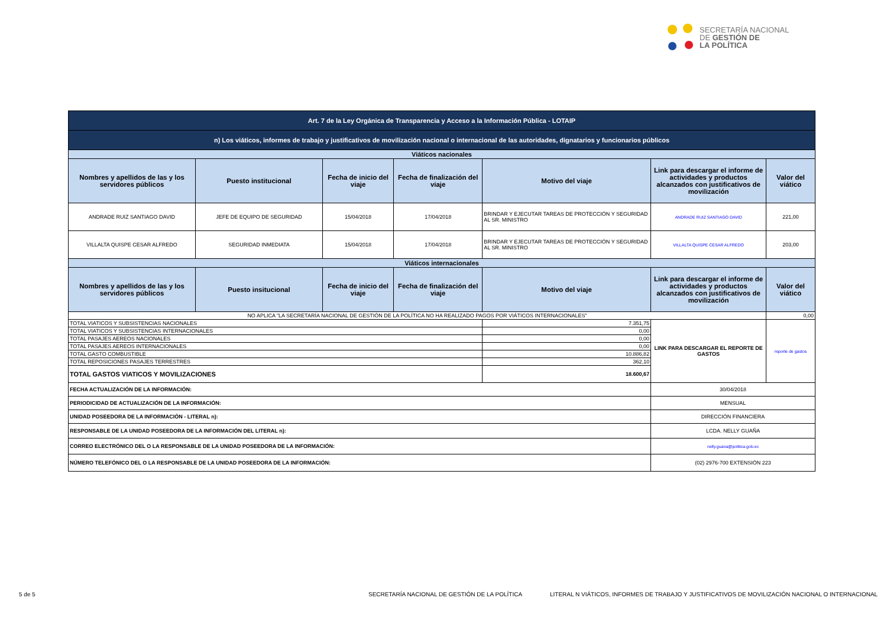SECRETARÍA NACIONAL
DE GESTIÓN DE
LA POLÍTICA
| Art. 7 de la Ley Orgánica de Transparencia y Acceso a la Información Pública - LOTAIP | | | | | | |
| n) Los viáticos, informes de trabajo y justificativos de movilización nacional o internacional de las autoridades, dignatarios y funcionarios públicos | | | | | | |
| Viáticos nacionales | | | | | | |
| Nombres y apellidos de las y los servidores públicos | Puesto institucional | Fecha de inicio del viaje | Fecha de finalización del viaje | Motivo del viaje | Link para descargar el informe de actividades y productos alcanzados con justificativos de movilización | Valor del viático |
| ANDRADE RUIZ SANTIAGO DAVID | JEFE DE EQUIPO DE SEGURIDAD | 15/04/2018 | 17/04/2018 | BRINDAR Y EJECUTAR TAREAS DE PROTECCIÓN Y SEGURIDAD AL SR. MINISTRO | ANDRADE RUIZ SANTIAGO DAVID | 221,00 |
| VILLALTA QUISPE CESAR ALFREDO | SEGURIDAD INMEDIATA | 15/04/2018 | 17/04/2018 | BRINDAR Y EJECUTAR TAREAS DE PROTECCIÓN Y SEGURIDAD AL SR. MINISTRO | VILLALTA QUISPE CESAR ALFREDO | 203,00 |
| Viáticos internacionales | | | | | | |
| Nombres y apellidos de las y los servidores públicos | Puesto insitucional | Fecha de inicio del viaje | Fecha de finalización del viaje | Motivo del viaje | Link para descargar el informe de actividades y productos alcanzados con justificativos de movilización | Valor del viático |
| NO APLICA "LA SECRETARÍA NACIONAL DE GESTIÓN DE LA POLÍTICA NO HA REALIZADO PAGOS POR VIÁTICOS INTERNACIONALES" | | | | | | 0,00 |
| TOTAL VIATICOS Y SUBSISTENCIAS NACIONALES | | | | 7.351,75 | LINK PARA DESCARGAR EL REPORTE DE GASTOS | reporte de gastos |
| TOTAL VIATICOS Y SUBSISTENCIAS INTERNACIONALES | | | | 0,00 | | |
| TOTAL PASAJES AEREOS NACIONALES | | | | 0,00 | | |
| TOTAL PASAJES AEREOS INTERNACIONALES | | | | 0,00 | | |
| TOTAL GASTO COMBUSTIBLE | | | | 10.886,82 | | |
| TOTAL REPOSICIONES PASAJES TERRESTRES | | | | 362,10 | | |
| TOTAL GASTOS VIATICOS Y MOVILIZACIONES | | | | 18.600,67 | | |
| FECHA ACTUALIZACIÓN DE LA INFORMACIÓN: | | | | | 30/04/2018 | |
| PERIODICIDAD DE ACTUALIZACIÓN DE LA INFORMACIÓN: | | | | | MENSUAL | |
| UNIDAD POSEEDORA DE LA INFORMACIÓN - LITERAL n): | | | | | DIRECCIÓN FINANCIERA | |
| RESPONSABLE DE LA UNIDAD POSEEDORA DE LA INFORMACIÓN DEL LITERAL n): | | | | | LCDA. NELLY GUAÑA | |
| CORREO ELECTRÓNICO DEL O LA RESPONSABLE DE LA UNIDAD POSEEDORA DE LA INFORMACIÓN: | | | | | nelly.guana@politica.gob.ec | |
| NÚMERO TELEFÓNICO DEL O LA RESPONSABLE DE LA UNIDAD POSEEDORA DE LA INFORMACIÓN: | | | | | (02) 2976-700 EXTENSIÓN 223 | |
5 de 5
SECRETARÍA NACIONAL DE GESTIÓN DE LA POLÍTICA
LITERAL N VIÁTICOS, INFORMES DE TRABAJO Y JUSTIFICATIVOS DE MOVILIZACIÓN NACIONAL O INTERNACIONAL